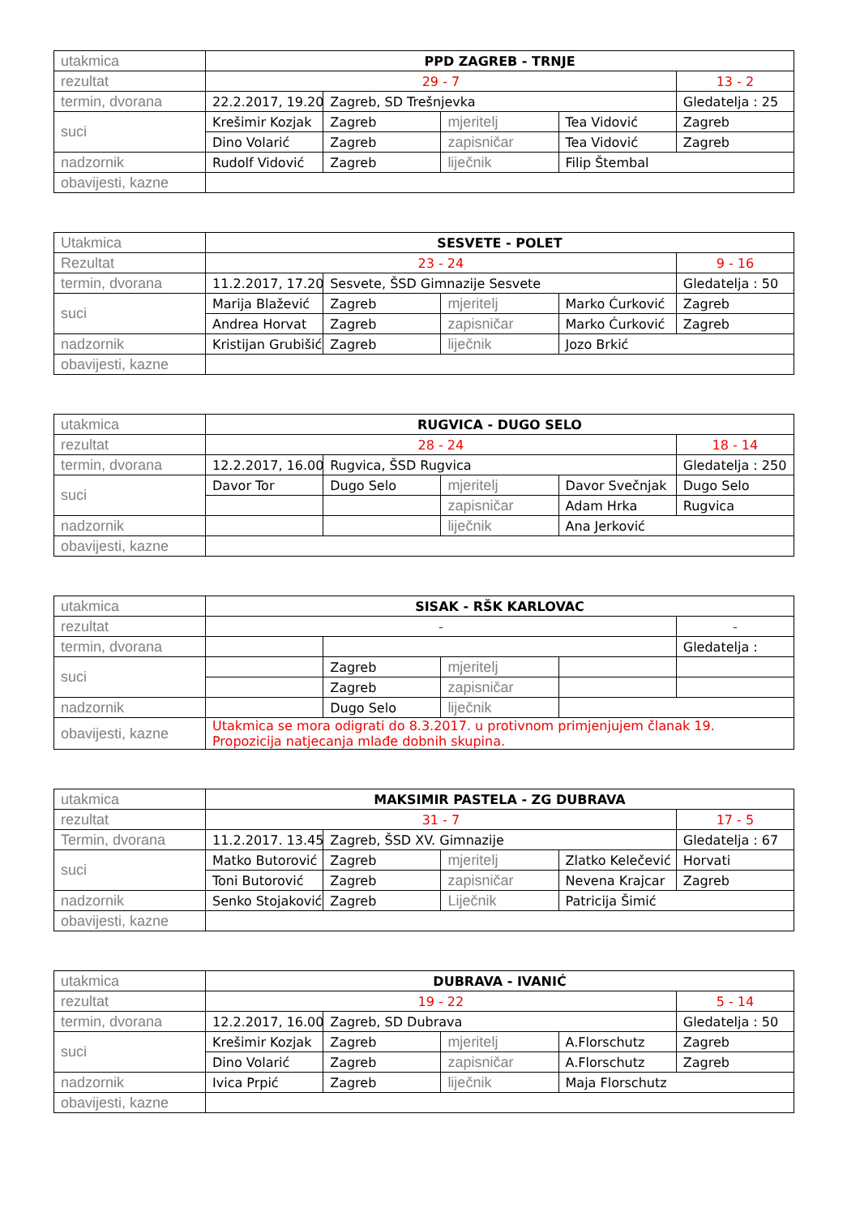| utakmica | PPD ZAGREB - TRNJE | | | | |
| rezultat | 29 - 7 | | | | 13 - 2 |
| termin, dvorana | 22.2.2017, 19.20 | Zagreb, SD Trešnjevka | | | Gledatelja : 25 |
| suci | Krešimir Kozjak | Zagreb | mjeritelj | Tea Vidović | Zagreb |
| | Dino Volarić | Zagreb | zapisničar | Tea Vidović | Zagreb |
| nadzornik | Rudolf Vidović | Zagreb | liječnik | Filip Štembal | |
| obavijesti, kazne | | | | | |
| Utakmica | SESVETE - POLET | | | | |
| Rezultat | 23 - 24 | | | | 9 - 16 |
| termin, dvorana | 11.2.2017, 17.20 | Sesvete, ŠSD Gimnazije Sesvete | | | Gledatelja : 50 |
| suci | Marija Blažević | Zagreb | mjeritelj | Marko Ćurković | Zagreb |
| | Andrea Horvat | Zagreb | zapisničar | Marko Ćurković | Zagreb |
| nadzornik | Kristijan Grubišić | Zagreb | liječnik | Jozo Brkić | |
| obavijesti, kazne | | | | | |
| utakmica | RUGVICA - DUGO SELO | | | | |
| rezultat | 28 - 24 | | | | 18 - 14 |
| termin, dvorana | 12.2.2017, 16.00 | Rugvica, ŠSD Rugvica | | | Gledatelja : 250 |
| suci | Davor Tor | Dugo Selo | mjeritelj | Davor Svečnjak | Dugo Selo |
| | | | zapisničar | Adam Hrka | Rugvica |
| nadzornik | | | liječnik | Ana Jerković | |
| obavijesti, kazne | | | | | |
| utakmica | SISAK - RŠK KARLOVAC | | | | |
| rezultat | - | | | | - |
| termin, dvorana | | | | | Gledatelja : |
| suci | | Zagreb | mjeritelj | | |
| | | Zagreb | zapisničar | | |
| nadzornik | | Dugo Selo | liječnik | | |
| obavijesti, kazne | Utakmica se mora odigrati do 8.3.2017. u protivnom primjenjujem članak 19. Propozicija natjecanja mlađe dobnih skupina. | | | | |
| utakmica | MAKSIMIR PASTELA - ZG DUBRAVA | | | | |
| rezultat | 31 - 7 | | | | 17 - 5 |
| Termin, dvorana | 11.2.2017. 13.45 | Zagreb, ŠSD XV. Gimnazije | | | Gledatelja : 67 |
| suci | Matko Butorović | Zagreb | mjeritelj | Zlatko Kelečević | Horvati |
| | Toni Butorović | Zagreb | zapisničar | Nevena Krajcar | Zagreb |
| nadzornik | Senko Stojaković | Zagreb | Liječnik | Patricija Šimić | |
| obavijesti, kazne | | | | | |
| utakmica | DUBRAVA - IVANIĆ | | | | |
| rezultat | 19 - 22 | | | | 5 - 14 |
| termin, dvorana | 12.2.2017, 16.00 | Zagreb, SD Dubrava | | | Gledatelja : 50 |
| suci | Krešimir Kozjak | Zagreb | mjeritelj | A.Florschutz | Zagreb |
| | Dino Volarić | Zagreb | zapisničar | A.Florschutz | Zagreb |
| nadzornik | Ivica Prpić | Zagreb | liječnik | Maja Florschutz | |
| obavijesti, kazne | | | | | |